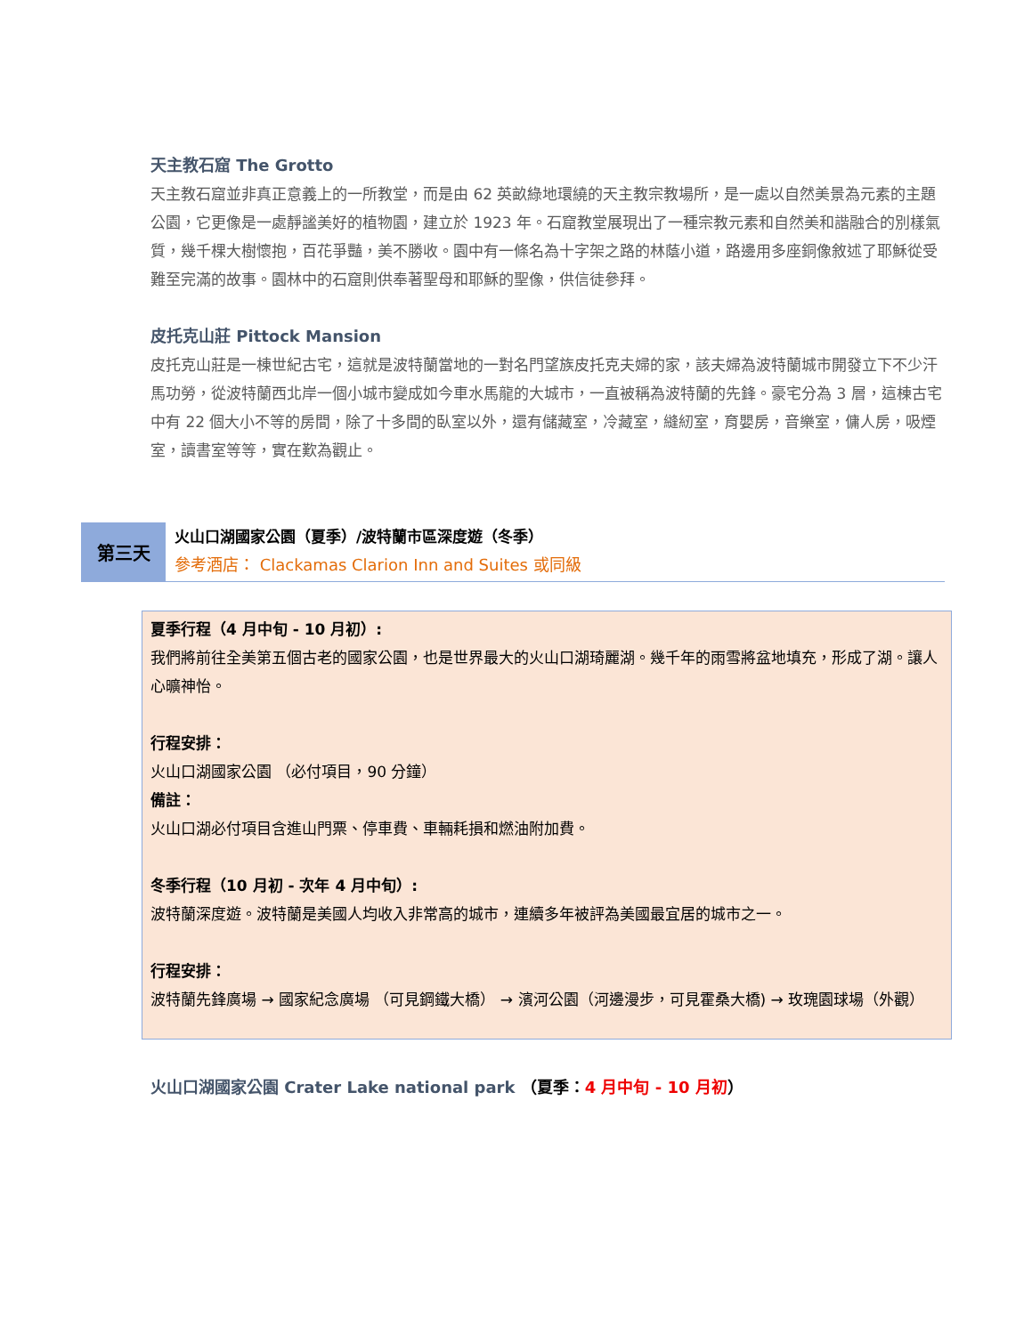天主教石窟 The Grotto
天主教石窟並非真正意義上的一所教堂，而是由 62 英畝綠地環繞的天主教宗教場所，是一處以自然美景為元素的主題公園，它更像是一處靜謐美好的植物園，建立於 1923 年。石窟教堂展現出了一種宗教元素和自然美和諧融合的別樣氣質，幾千棵大樹懷抱，百花爭豔，美不勝收。園中有一條名為十字架之路的林蔭小道，路邊用多座銅像敘述了耶穌從受難至完滿的故事。園林中的石窟則供奉著聖母和耶穌的聖像，供信徒參拜。
皮托克山莊 Pittock Mansion
皮托克山莊是一棟世紀古宅，這就是波特蘭當地的一對名門望族皮托克夫婦的家，該夫婦為波特蘭城市開發立下不少汗馬功勞，從波特蘭西北岸一個小城市變成如今車水馬龍的大城市，一直被稱為波特蘭的先鋒。豪宅分為 3 層，這棟古宅中有 22 個大小不等的房間，除了十多間的臥室以外，還有儲藏室，冷藏室，縫紉室，育嬰房，音樂室，傭人房，吸煙室，讀書室等等，實在歎為觀止。
第三天
火山口湖國家公園（夏季）/波特蘭市區深度遊（冬季）
參考酒店： Clackamas Clarion Inn and Suites 或同級
夏季行程（4 月中旬 - 10 月初）:
我們將前往全美第五個古老的國家公園，也是世界最大的火山口湖琦麗湖。幾千年的雨雪將盆地填充，形成了湖。讓人心曠神怡。
行程安排：
火山口湖國家公園 （必付項目，90 分鐘）
備註：
火山口湖必付項目含進山門票、停車費、車輛耗損和燃油附加費。
冬季行程（10 月初 - 次年 4 月中旬）:
波特蘭深度遊。波特蘭是美國人均收入非常高的城市，連續多年被評為美國最宜居的城市之一。
行程安排：
波特蘭先鋒廣場 → 國家紀念廣場 （可見鋼鐵大橋） → 濱河公園（河邊漫步，可見霍桑大橋) → 玫瑰園球場（外觀）
火山口湖國家公園 Crater Lake national park （夏季：4 月中旬 - 10 月初）